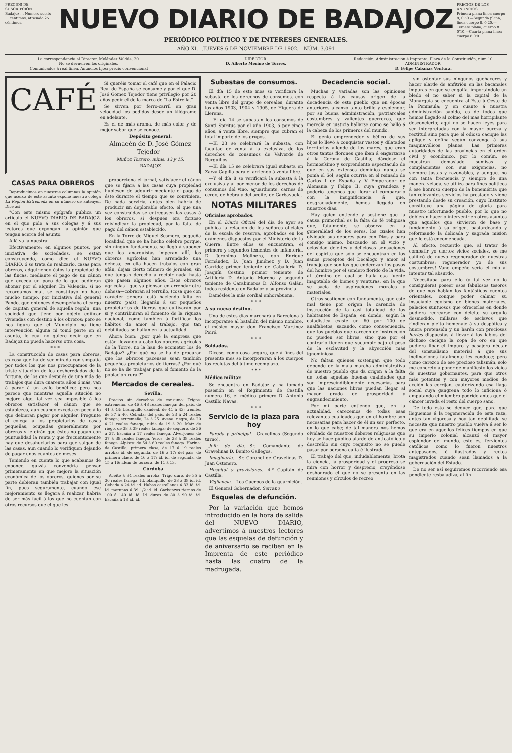PRECIOS DE SUSCRIPCIÓN
Badajoz ... Número suelto ... céntimos, atrasado 25 céntimos.
NUEVO DIARIO DE BADAJOZ
PERIÓDICO POLÍTICO Y DE INTERESES GENERALES.
AÑO XI.—JUEVES 6 DE NOVIEMBRE DE 1902.—NÚM. 3.091
PRECIOS DE LOS ANUNCIOS
Primera plana línea cuerpo 8, 0'50.—Segunda plana, línea cuerpo 8, 0'20.—Tercera plana, cuerpo 8 0'10.—Cuarta plana línea cuerpo 8 0'0.
La correspondencia al Director, Meléndez Valdés, 20.
No se devuelven los originales.
Comunicados á real línea. Anuncios fijos: precio convencional
DIRECTOR:
D. Alberto Merino de Torres.
Redacción, Administración é Imprenta, Plaza de la Constitución, núm 10
ADMINISTRADOR:
D. Felipe Cabañas Ventura.
CAFÉ
Si queréis tomar el café que en el Palacio Real de España se consume y por el que D. José Gómez Tejedor tiene privilegio por 20 años pedir el de la marca de "La Estrella."
Se sirven por ferro-carril en gran velocidad los pedidos desde un kilógramo en adelante.
Es el de más aroma, de más color y de mejor sabor que se conoce.
Depósito general:
Almacén de D. José Gómez Tejedor
Muñoz Torrero, núms. 13 y 15.
BADAJOZ
CASAS PARA OBREROS
Reproducimos en nuestras columnas la opinión que acerca de este asunto expone nuestro colega La Región Extremeña en su número de anteayer. Dice así:
"Con este mismo epígrafe publica un artículo el NUEVO DIARIO DE BADAJOZ, en el que pide á sus colegas y á sus lectores que expongan la opinión que tengan acerca del asunto.
Allá va la nuestra:
Efectivamente; en algunos puntos, por iniciativa de sociedades, se están construyendo, como dice el NUEVO DIARIO, ó se trata de realizarlo, casas para obreros, adquiriendo éstos la propiedad de las fincas, mediante el pago de un cánon que exceda un poco de lo que pudieran abonar por el alquiler. En Valencia, si no recordamos mal, se constituyó no hace mucho tiempo, por iniciativa del general Pando, que entonces desempeñaba el cargo de capitán general de aquella región, una sociedad que tiene por objeto edificar viviendas con destino á los obreros; pero se nos figura que el Municipio no tiene intervención alguna ni tomó parte en el asunto, lo cual no quiere decir que en Badajoz no pueda hacerse otra cosa.
* * *
La construcción de casas para obreros, es cosa que ha de ser mirada con simpatía por todos los que nos preocupamos de la triste situación de los desheredados de la fortuna, de los que después de una vida de trabajos que dura cuarenta años ó más, van á parar á un asilo benéfico; pero nos parece que mientras aquélla situción no mejore algo, tal vez sea imposible á los obreros satisfacer el cánon que se establezca, aun cuando exceda en poco á lo que debieran pagar por alquiler. Pregunte el colega á los propietarios de casas pequeñas, ocupadas generalmente por obreros y le dirán que éstos no pagan con puntualidad la renta y que frecuentemente hay que desahuciarlos para que salgan de las casas, aun cuando lo verifiquen dejando de pagar unos cuantos de meses.
Teniendo en cuenta lo que acabamos de exponer, quizás convendría pensar primeramente en que mejore la situación económica de los obreros, quienes por su parte debieran también trabajar con igual fin, pues seguramente, cuando ese mejoramiento se llegara á realizar, habría de ser más fácil á los que no cuentan con otros recursos que el que les
proporciona el jornal, satisfacer el cánon que se fijara á las casas cuya propiedad hubiesen de adquirir mediante el pago de éste durante el tiempo que se conviniera. De nada serviría, antes bien habría de producir un deplorable efecto, el que una vez construidas se entregasen las casas á los obreros, si después era forzoso reivindicar la propiedad, por la falta de pago del cánon establecido.
En la Torre de Miguel Sesmero, pequeña localidad que se ha hecho célebre porque, sin ningún fundamento, se llegó á suponer que los anarquistas imperan allí, los obreros agrícolas han arrendado una dehesa; en ella hacen trabajos con gran afán, dejan cierto número de jornales, sin que tengan derecho á recibir nada hasta que pasen algunos años. Esos obreros agrícolas—que ya piensan en arrendar otra dehesa—cobrarán al terruño, (cosa que con carácter general está haciendo falta en nuestro país), llegarán á ser pequeños propietarios de tierras que cultivarán por sí y contribuirán al fomento de la riqueza nacional, como también á fortificar los hábitos de amor al trabajo, que tan debilitados se hallan en la actualidad.
Ahora bien: ¿por qué la empresa que están llevando á cabo los obreros agrícolas de la Torre, no la han de acometer los de Badajoz? ¿Por qué no se ha de procurar que los obreros pacenses sean también pequeños propietarios de tierras? ¿Por qué no se ha de trabajar para el fomento de la población rural?"
Mercados de cereales.
Sevilla.
Precios sin derechos de consumo: Trigos: extremeño, de 46 á 48 reales fanega; del país, de 41 á 44; blanquillo candeal, de 41 á 43; tremés, de 37 á 40. Cebada: del país, de 23 á 24 reales fanega; extremeña, 24 á 25. Avena: negra, de 20 á 21 reales fanega; rubia de 19 á 20. Maíz de riego, de 38 á 39 reales fanega; de sequero, de 36 á 37. Escaña á 17 reales fanega. Alverjones: de 37 á 38 reales fanega. Yeros: de 38 á 39 reales fanega. Alpiste: de 54 á 60 reales fanega. Harina: de Castilla, primera clase, de 17 á 19 reales arroba; id. de segunda, de 16 á 17; del país, de primera clase, de 16 á 17; id. id. de segunda, de 15 á 16; ídem de tercera, de 11 á 13.
Córdoba
Aceite á 34 reales arroba. Trigo duro, de 35 á 36 reales fanega. Id. blanquillo, de 38 á 39 id. id. Cebada á 24 id. id. Habas castellanas á 33 id. id. Id. morunas á 39 1/2 id. id. Garbanzos tiernos de 100 á 140 id. id. Id. duros de 80 á 90 id. id. Escaña á 18 id. id.
Subastas de consumos.
El día 15 de este mes se verificará la subasta de los derechos de consumos, con venta libre del grupo de cereales, durante los años 1903, 1904 y 1905, de Higuera de Llerena.
—El día 14 se subastan los consumos de Santi Spíritus por el año 1903, ó por cinco años, á venta libre, siempre que cubran el total importe de los grupos.
—El 23 se celebrará la subasta, con facultad de venta á la exclusiva, de los derechos de consumos de Valverde de Burguillos.
—El día 15 se celebrará igual subasta en Zarza Capilla para el arriendo á venta libre.
—Y el día 8 se verificará la subasta á la exclusiva y al por menor de los derechos de consumos del vino, aguardiente, carnes de cerdo, de hebra y del aceite, de Garbayuela.
NOTAS MILITARES
Oficiales aprobados.
En el Diario Oficial del día de ayer se publica la relación de los señores oficiales de la escala de reserva, aprobados en los exámenes dispuestos por el Ministerio de la Guerra. Entre ellos se encuentran, el primero y segundos tenientes de infantería, D. Jerónimo Molinero, don Enrique Fernández, D. Juan Jiménez y D. Juan Garrido; primer teniente de Caballería D. Joaquín Cestino; primer teniente de Artillería D. Antonio Moreno y segundo teniente de Carabineros D. Alfonso Galán; todos residente en Badajoz y su provincia.
Damósles la más cordial enhorabuena.
* * *
A su nuevo destino.
Uno de estos días marchará á Barcelona á incorporarse al batallón del mismo nombre, el músico mayor don Francisco Martínez Peiré.
* * *
Soldados.
Dícese, como cosa segura, que á fines del presente mes se incorporarán á los cuerpos los reclutas del último reemplazo.
* * *
Médico militar.
Se encuentra en Badajoz y ha tomado posesión en el Regimiento de Castilla número 16, el médico primero D. Antonio Castillo Navas.
* * *
Servicio de la plaza para hoy
Parada y principal.—Gravelinas (Segundo turno).
Jefe de día.—Sr. Comandante de Gravelinas D. Benito Gallegos.
Imaginaria.—Sr. Coronel de Gravelinas D. Juan Ostenero.
Hospital y provisiones.—4.º Capitán de Castilla.
Vigilancia.—Los Cuerpos de la guarnición.
El General Gobernador, Serrano
Esquelas de defunción.
Por la variación que hemos introducido en la hora de salida del NUEVO DIARIO, advertimos á nuestros lectores que las esquelas de defunción y de aniversario se reciben en la Imprenta de este periódico hasta las cuatro de la madrugada.
Decadencia social.
Muchas y variadas son las opiniones respecto á las causas origen de la decadencia de este pueblo que en épocas anteriores alcanzó tanto brillo y esplendor, por su buena administración, patriarcales costumbres y valientes guerreros, que merecía en justicia hallarse como se halló á la cabeza de los primeros del mundo.
El genio emprendedor y bélico de sus hijos lo llevó á conquistar vastos y dilatados territorios allende de los mares, que eran otros tantos florones que iban á engarzarse á la Corona de Castilla; dándose el hermosísimo y sorprendente espectáculo de que en sus extensos dominios nunca se ponía el Sol, según ocurría en el reinado de Carlos I de España y V Emperador de Alemania y Felipe II, cuya grandeza y poderío tenemos que llorar al compararlo con la insignificancia á que, desgraciadamente, hemos llegado en nuestros días.
Hay quien entiende y sostiene que la causa primordial es la falta de fé religiosa que, fatalmente, se observa en la generalidad de los seres, los cuales han olvidado sus deberes para con Dios y para consigo mismo, buscando en el vicio y ociosidad deleites y deliciosas sensaciones del espíritu que sólo se encuentran en los sanos preceptos del Decálogo y amor al trabajo que son los que enderezan los pasos del hombre por el sendero florido de la vida, al término del cual se halla esa fuente inagotable de bienes y venturas, en la que se sacia de aspiraciones morales y materiales.
Otros sostienen con fundamento, que este mal tiene por origen la carencia de instrucción de la casi totalidad de los habitantes de España, en donde, según la estadística existe un 60 por 100 de analfabetos; sacando, como consecuencia, que los pueblos que carecen de instrucción no pueden ser libres, sino que por el contrario tienen que sucumbir bajo el peso de la esclavitud y la abyección más ignominiosa.
No faltan quienes sostengan que todo depende de la mala marcha administrativa de nuestro pueblo que da origen á la falta de todas aquellas buenas cualidades que son imprescindiblemente necesarias para que las naciones libres puedan llegar al mayor grado de prosperidad y engrandecimiento.
Por mi parte entiendo que, en la actualidad, carecemos de todas esas relevantes cualidades que en el hombre son necesarias para hacer de él un ser perfecto, en lo que cabe; de tal manera nos hemos olvidado de nuestros deberes religiosos que hoy se hace público alarde de anticatólico y descreído sin cuyo requisito no se puede pasar por persona culta é ilustrada.
El trabajo del que, indudablemente, brota la ciencia, la prosperidad y el progreso se mira con horror y desprecio, creyéndose deshonrado el que no se presenta en las reuniones y círculos de recreo
sin ostentar sus ningunos quehaceres y hacer alarde de anfitrión en las bacanales impuras en que se engolfa, importándole un bledo el no saber si la capital de la Monarquía se encuentra al Este ú Oeste de la Península; y en cuanto á nuestra administración sabido, es de todos que hemos llegado al colmo del más horripilante desconcierto; aquí no se hacen leyes para ser interpretadas con la mayor pureza y rectitud sino para que el odioso cacique las aplique y defina según convenga á sus maquiavélicos planes. Las primeras autoridades de las provincias en el orden civil y económico, por lo común, se muestran demasiado sumisas y complacientes con sus exigencias, no siempre justas y razonables, y aunque, no con tanta frecuencia y siempre de una manera velada, se utiliza para fines políticos á ese honroso cuerpo de la benemérita que tan relevantes servicios ha prestado y viene prestando desde su creación, cuyo Instituto constituye una página de gloria para nuestro infortunado pueblo, por lo que no debieran hacerlo intervenir en otros asuntos que aquellos que sirvieron de base y fundamento á su origen, bastardeando y reformando la delicada y sagrada misión que le está encomendada.
Al efecto, recuerdo que, al tratar de combatir yo ciertos vicios sociales, se me calificó de nuevo regenerador de nuestras costumbres; regenerador yo de sus costumbres! Vano empeño sería el mío al intentar tal absurdo.
Necesitaba para éllo (y tal vez no lo consiguiera) poseer esos fabulosos tesoros de que nos hablan los fantásticos cuentos orientales, conque poder calmar su insaciable egoísmo de bienes materiales, palacios suntuosos que ofrecerles en donde pudiera recrearse con deleite su orgullo desmedido, millares de esclavos que rindieran pleito homenaje á su despótica y huera pretensión y un harén con preciosas huríes dispuestas á llevar á los labios del dichoso cacique la copa de oro en que pudiera libar el impuro y pasajero néctar del sensualismo material á que sus inclinaciones fatalmente les conduce; pero como carezco de ese precioso talismán, solo me concreto á poner de manifiesto los vicios de nuestros gobernantes, para que otros más potentes y con mayores medios de acción las corrijan, cauterizando esa llaga social cuya gangrena todo lo inficiona ó amputando el miembro podrido antes que el cáncer invada el resto del cuerpo sano.
De todo esto se deduce que, para que lleguemos á la regeneración de esta raza, antes tan vigorosa y hoy tan debilitada se necesita que nuestro pueblo vuelva á ser lo que era en aquellos felices tiempos en que su imperio colonial alcanzó el mayor esplendor del mundo, esto es, fervientes católicos como lo fueron nuestros antepasados, é ilustrados y rectos magistrados cuando sean llamados á la gobernación del Estado.
De no ser así seguiremos recorriendo esa pendiente resbaladiza, al fin